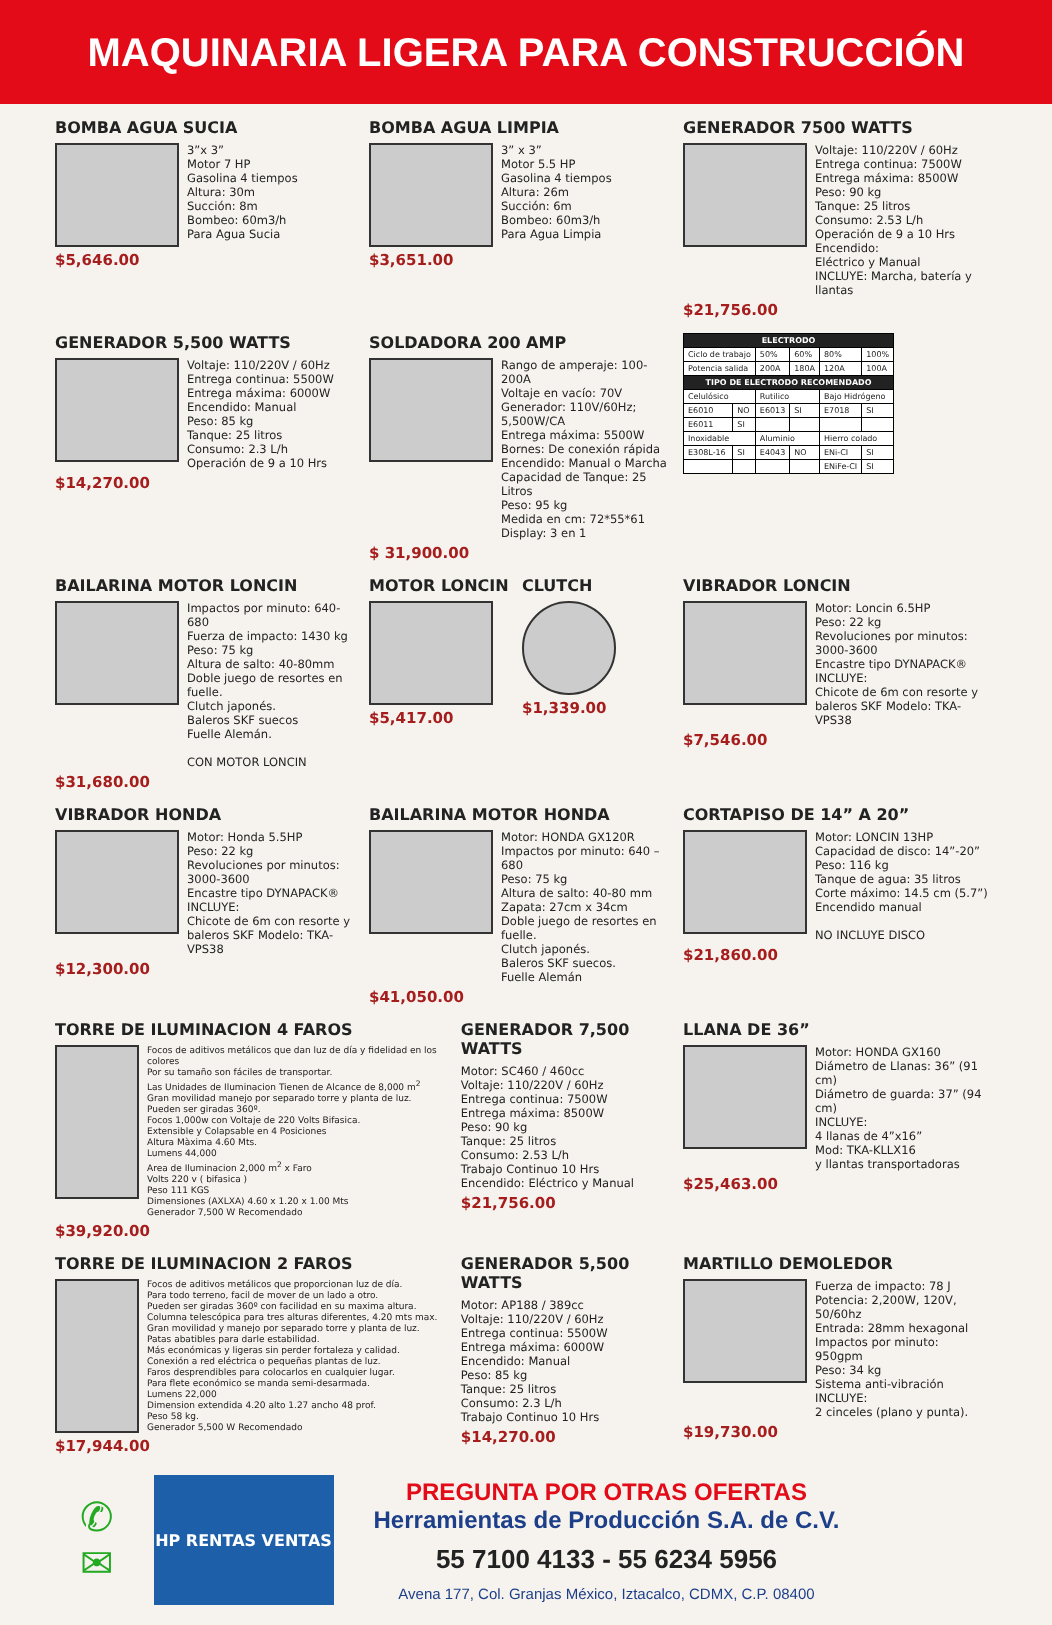MAQUINARIA LIGERA PARA CONSTRUCCIÓN
BOMBA AGUA SUCIA
3”x 3”
Motor 7 HP
Gasolina 4 tiempos
Altura: 30m
Succión: 8m
Bombeo: 60m3/h
Para Agua Sucia
$5,646.00
BOMBA AGUA LIMPIA
3” x 3”
Motor 5.5 HP
Gasolina 4 tiempos
Altura: 26m
Succión: 6m
Bombeo: 60m3/h
Para Agua Limpia
$3,651.00
GENERADOR 7500 WATTS
Voltaje: 110/220V / 60Hz
Entrega continua: 7500W
Entrega máxima: 8500W
Peso: 90 kg
Tanque: 25 litros
Consumo: 2.53 L/h
Operación de 9 a 10 Hrs
Encendido:
Eléctrico y Manual
INCLUYE: Marcha, batería y llantas
$21,756.00
GENERADOR 5,500 WATTS
Voltaje: 110/220V / 60Hz
Entrega continua: 5500W
Entrega máxima: 6000W
Encendido: Manual
Peso: 85 kg
Tanque: 25 litros
Consumo: 2.3 L/h
Operación de 9 a 10 Hrs
$14,270.00
SOLDADORA 200 AMP
Rango de amperaje: 100-200A
Voltaje en vacío: 70V
Generador: 110V/60Hz; 5,500W/CA
Entrega máxima: 5500W
Bornes: De conexión rápida
Encendido: Manual o Marcha
Capacidad de Tanque: 25 Litros
Peso: 95 kg
Medida en cm: 72*55*61
Display: 3 en 1
$ 31,900.00
| ELECTRODO | | | | | |
| --- | --- | --- | --- | --- | --- |
| Ciclo de trabajo | | 50% | 60% | 80% | 100% |
| Potencia salida | | 200A | 180A | 120A | 100A |
| TIPO DE ELECTRODO RECOMENDADO | | | | | |
| Celulósico | | Rutilico | | Bajo Hidrógeno | |
| E6010 | NO | E6013 | SI | E7018 | SI |
| E6011 | SI | | | | |
| Inoxidable | | Aluminio | | Hierro colado | |
| E308L-16 | SI | E4043 | NO | ENi-CI | SI |
| | | | | ENiFe-CI | SI |
BAILARINA MOTOR LONCIN
Impactos por minuto: 640-680
Fuerza de impacto: 1430 kg
Peso: 75 kg
Altura de salto: 40-80mm
Doble juego de resortes en fuelle.
Clutch japonés.
Baleros SKF suecos
Fuelle Alemán.
CON MOTOR LONCIN
$31,680.00
MOTOR LONCIN
$5,417.00
CLUTCH
$1,339.00
VIBRADOR LONCIN
Motor: Loncin 6.5HP
Peso: 22 kg
Revoluciones por minutos: 3000-3600
Encastre tipo DYNAPACK®
INCLUYE:
Chicote de 6m con resorte y baleros SKF Modelo: TKA-VPS38
$7,546.00
VIBRADOR HONDA
Motor: Honda 5.5HP
Peso: 22 kg
Revoluciones por minutos: 3000-3600
Encastre tipo DYNAPACK®
INCLUYE:
Chicote de 6m con resorte y baleros SKF Modelo: TKA-VPS38
$12,300.00
BAILARINA MOTOR HONDA
Motor: HONDA GX120R
Impactos por minuto: 640 – 680
Peso: 75 kg
Altura de salto: 40-80 mm
Zapata: 27cm x 34cm
Doble juego de resortes en fuelle.
Clutch japonés.
Baleros SKF suecos.
Fuelle Alemán
$41,050.00
CORTAPISO DE 14” A 20”
Motor: LONCIN 13HP
Capacidad de disco: 14”-20”
Peso: 116 kg
Tanque de agua: 35 litros
Corte máximo: 14.5 cm (5.7”)
Encendido manual
NO INCLUYE DISCO
$21,860.00
TORRE DE ILUMINACION 4 FAROS
Focos de aditivos metálicos que dan luz de día y fidelidad en los colores
Por su tamaño son fáciles de transportar.
Las Unidades de Iluminacion Tienen de Alcance de 8,000 m<sup>2</sup>
Gran movilidad manejo por separado torre y planta de luz.
Pueden ser giradas 360º.
Focos 1,000w con Voltaje de 220 Volts Bifasica.
Extensible y Colapsable en 4 Posiciones
Altura Màxima 4.60 Mts.
Lumens 44,000
Area de Iluminacion 2,000 m<sup>2</sup> x Faro
Volts 220 v ( bifasica )
Peso 111 KGS
Dimensiones (AXLXA) 4.60 x 1.20 x 1.00 Mts
Generador 7,500 W Recomendado
$39,920.00
GENERADOR 7,500 WATTS
Motor: SC460 / 460cc
Voltaje: 110/220V / 60Hz
Entrega continua: 7500W
Entrega máxima: 8500W
Peso: 90 kg
Tanque: 25 litros
Consumo: 2.53 L/h
Trabajo Continuo 10 Hrs
Encendido: Eléctrico y Manual
$21,756.00
LLANA DE 36”
Motor: HONDA GX160
Diámetro de Llanas: 36” (91 cm)
Diámetro de guarda: 37” (94 cm)
INCLUYE:
4 llanas de 4”x16”
Mod: TKA-KLLX16
y llantas transportadoras
$25,463.00
TORRE DE ILUMINACION 2 FAROS
Focos de aditivos metálicos que proporcionan luz de día.
Para todo terreno, facil de mover de un lado a otro.
Pueden ser giradas 360º con facilidad en su maxima altura.
Columna telescópica para tres alturas diferentes, 4.20 mts max.
Gran movilidad y manejo por separado torre y planta de luz.
Patas abatibles para darle estabilidad.
Más económicas y ligeras sin perder fortaleza y calidad.
Conexión a red eléctrica o pequeñas plantas de luz.
Faros desprendibles para colocarlos en cualquier lugar.
Para flete económico se manda semi-desarmada.
Lumens 22,000
Dimension extendida 4.20 alto 1.27 ancho 48 prof.
Peso 58 kg.
Generador 5,500 W Recomendado
$17,944.00
GENERADOR 5,500 WATTS
Motor: AP188 / 389cc
Voltaje: 110/220V / 60Hz
Entrega continua: 5500W
Entrega máxima: 6000W
Encendido: Manual
Peso: 85 kg
Tanque: 25 litros
Consumo: 2.3 L/h
Trabajo Continuo 10 Hrs
$14,270.00
MARTILLO DEMOLEDOR
Fuerza de impacto: 78 J
Potencia: 2,200W, 120V, 50/60hz
Entrada: 28mm hexagonal
Impactos por minuto: 950gpm
Peso: 34 kg
Sistema anti-vibración
INCLUYE:
2 cinceles (plano y punta).
$19,730.00
✆
✉
HP RENTAS VENTAS
PREGUNTA POR OTRAS OFERTAS
Herramientas de Producción S.A. de C.V.
55 7100 4133 - 55 6234 5956
Avena 177, Col. Granjas México, Iztacalco, CDMX, C.P. 08400